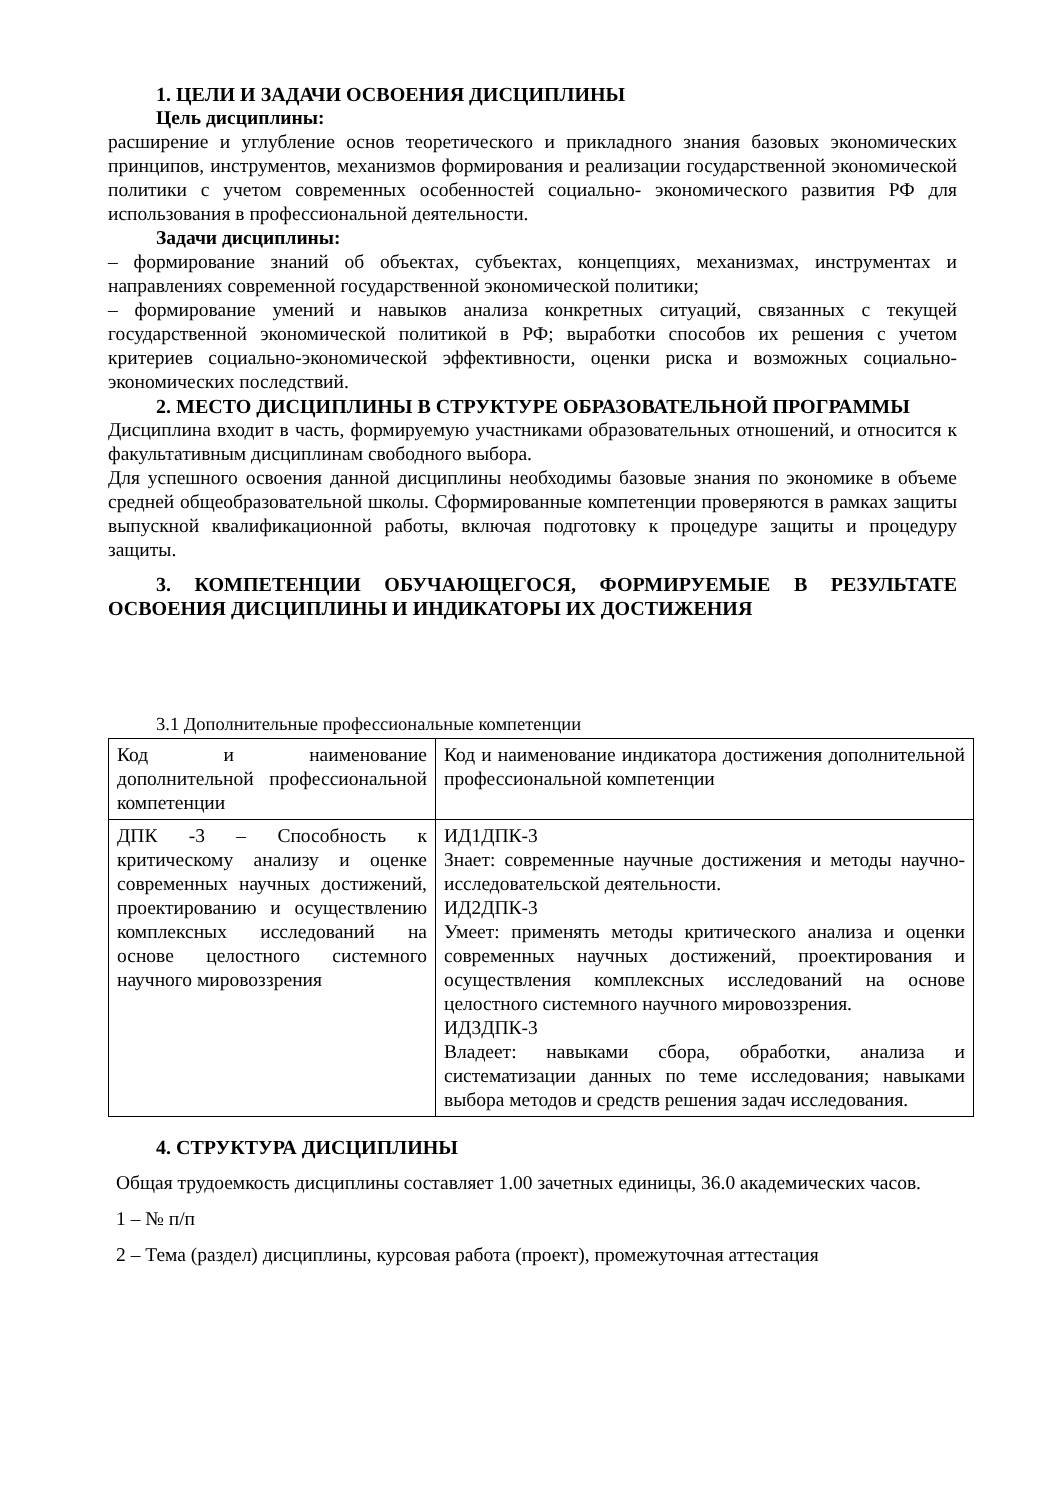1. ЦЕЛИ И ЗАДАЧИ ОСВОЕНИЯ ДИСЦИПЛИНЫ
Цель дисциплины:
расширение и углубление основ теоретического и прикладного знания базовых экономических принципов, инструментов, механизмов формирования и реализации государственной экономической политики с учетом современных особенностей социально- экономического развития РФ для использования в профессиональной деятельности.
Задачи дисциплины:
– формирование знаний об объектах, субъектах, концепциях, механизмах, инструментах и направлениях современной государственной экономической политики;
– формирование умений и навыков анализа конкретных ситуаций, связанных с текущей государственной экономической политикой в РФ; выработки способов их решения с учетом критериев социально-экономической эффективности, оценки риска и возможных социально-экономических последствий.
2. МЕСТО ДИСЦИПЛИНЫ В СТРУКТУРЕ ОБРАЗОВАТЕЛЬНОЙ ПРОГРАММЫ
Дисциплина входит в часть, формируемую участниками образовательных отношений, и относится к факультативным дисциплинам свободного выбора.
Для успешного освоения данной дисциплины необходимы базовые знания по экономике в объеме средней общеобразовательной школы. Сформированные компетенции проверяются в рамках защиты выпускной квалификационной работы, включая подготовку к процедуре защиты и процедуру защиты.
3. КОМПЕТЕНЦИИ ОБУЧАЮЩЕГОСЯ, ФОРМИРУЕМЫЕ В РЕЗУЛЬТАТЕ ОСВОЕНИЯ ДИСЦИПЛИНЫ И ИНДИКАТОРЫ ИХ ДОСТИЖЕНИЯ
3.1 Дополнительные профессиональные компетенции
| Код и наименование дополнительной профессиональной компетенции | Код и наименование индикатора достижения дополнительной профессиональной компетенции |
| ДПК -3 – Способность к критическому анализу и оценке современных научных достижений, проектированию и осуществлению комплексных исследований на основе целостного системного научного мировоззрения | ИД1ДПК-3 Знает: современные научные достижения и методы научно-исследовательской деятельности. ИД2ДПК-3 Умеет: применять методы критического анализа и оценки современных научных достижений, проектирования и осуществления комплексных исследований на основе целостного системного научного мировоззрения. ИД3ДПК-3 Владеет: навыками сбора, обработки, анализа и систематизации данных по теме исследования; навыками выбора методов и средств решения задач исследования. |
4. СТРУКТУРА ДИСЦИПЛИНЫ
Общая трудоемкость дисциплины составляет 1.00 зачетных единицы, 36.0 академических часов.
1 – № п/п
2 – Тема (раздел) дисциплины, курсовая работа (проект), промежуточная аттестация